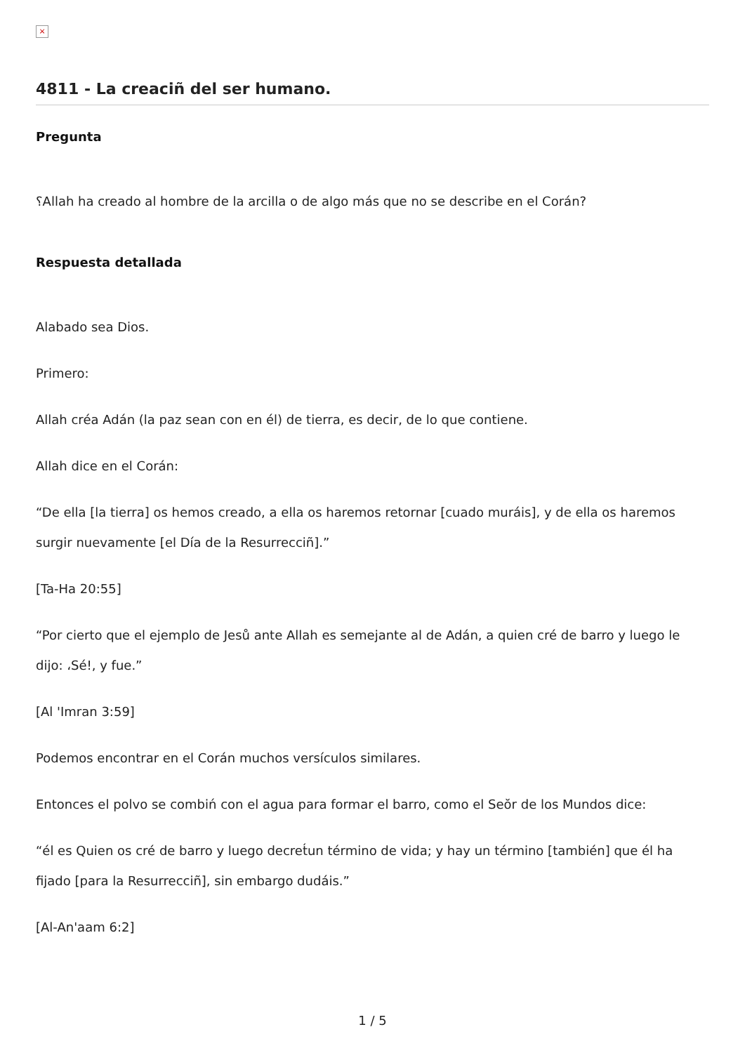×
4811 - La creaciñ del ser humano.
Pregunta
؟Allah ha creado al hombre de la arcilla o de algo más que no se describe en el Corán?
Respuesta detallada
Alabado sea Dios.
Primero:
Allah créa Adán (la paz sean con en él) de tierra, es decir, de lo que contiene.
Allah dice en el Corán:
“De ella [la tierra] os hemos creado, a ella os haremos retornar [cuado muráis], y de ella os haremos surgir nuevamente [el Día de la Resurrecciñ].”
[Ta-Ha 20:55]
“Por cierto que el ejemplo de Jesů ante Allah es semejante al de Adán, a quien cré de barro y luego le dijo: ،Sé!, y fue.”
[Al 'Imran 3:59]
Podemos encontrar en el Corán muchos versículos similares.
Entonces el polvo se combiń con el agua para formar el barro, como el Seŏr de los Mundos dice:
“él es Quien os cré de barro y luego decret́un término de vida; y hay un término [también] que él ha fijado [para la Resurrecciñ], sin embargo dudáis.”
[Al-An'aam 6:2]
1 / 5